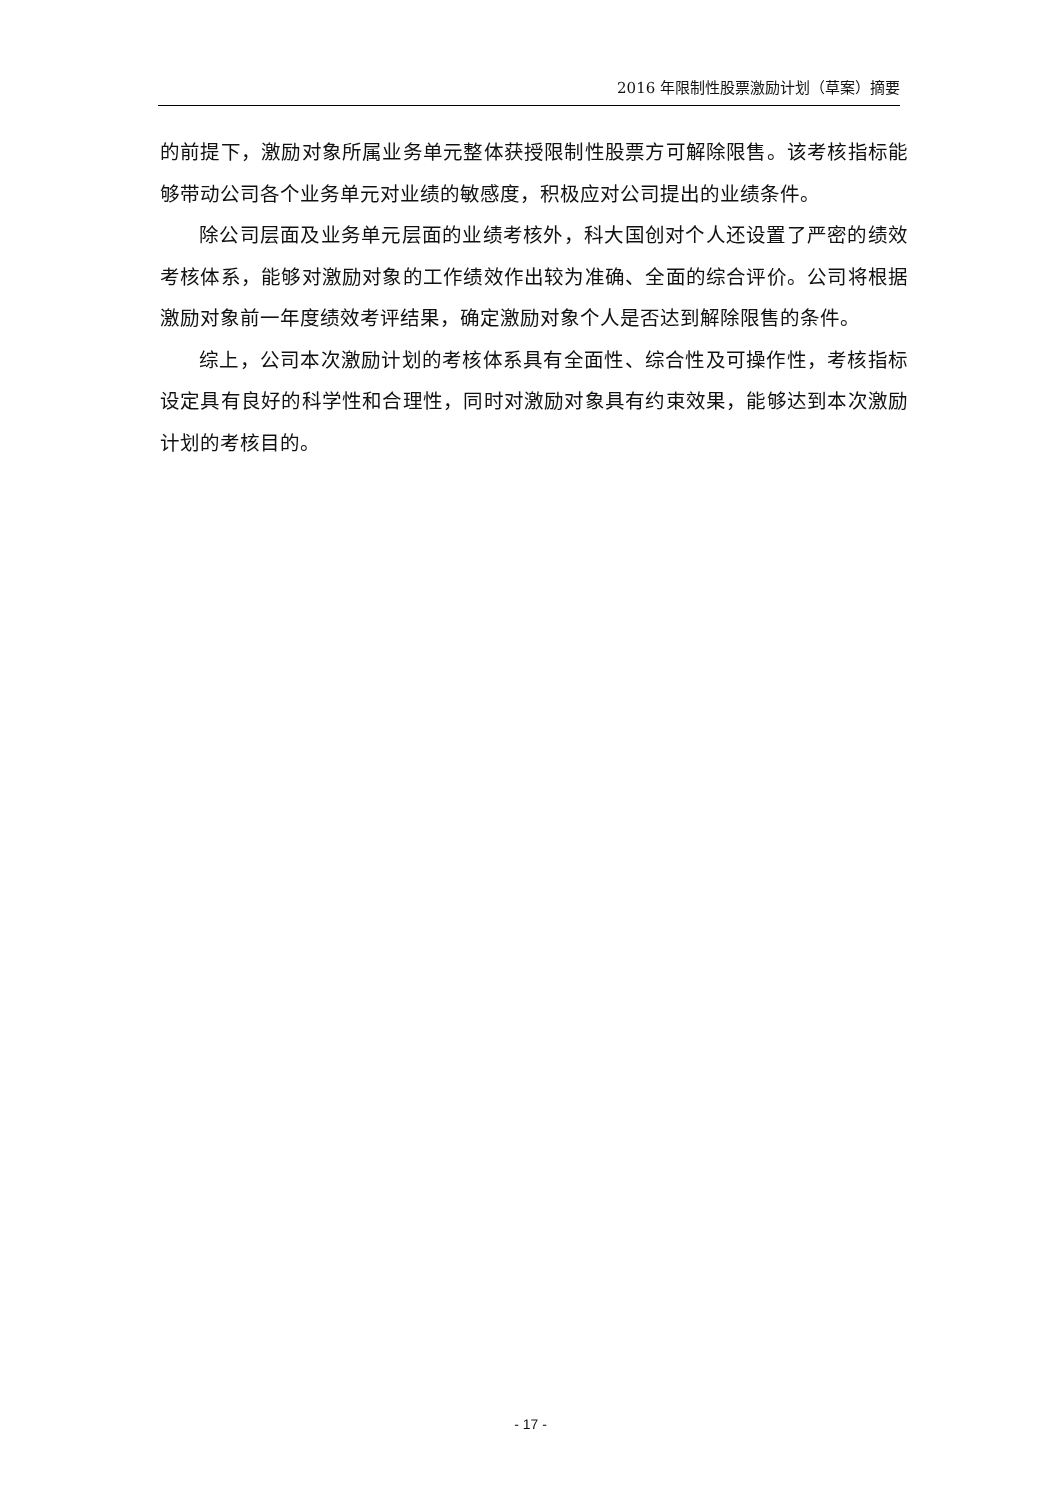2016 年限制性股票激励计划（草案）摘要
的前提下，激励对象所属业务单元整体获授限制性股票方可解除限售。该考核指标能够带动公司各个业务单元对业绩的敏感度，积极应对公司提出的业绩条件。
除公司层面及业务单元层面的业绩考核外，科大国创对个人还设置了严密的绩效考核体系，能够对激励对象的工作绩效作出较为准确、全面的综合评价。公司将根据激励对象前一年度绩效考评结果，确定激励对象个人是否达到解除限售的条件。
综上，公司本次激励计划的考核体系具有全面性、综合性及可操作性，考核指标设定具有良好的科学性和合理性，同时对激励对象具有约束效果，能够达到本次激励计划的考核目的。
- 17 -